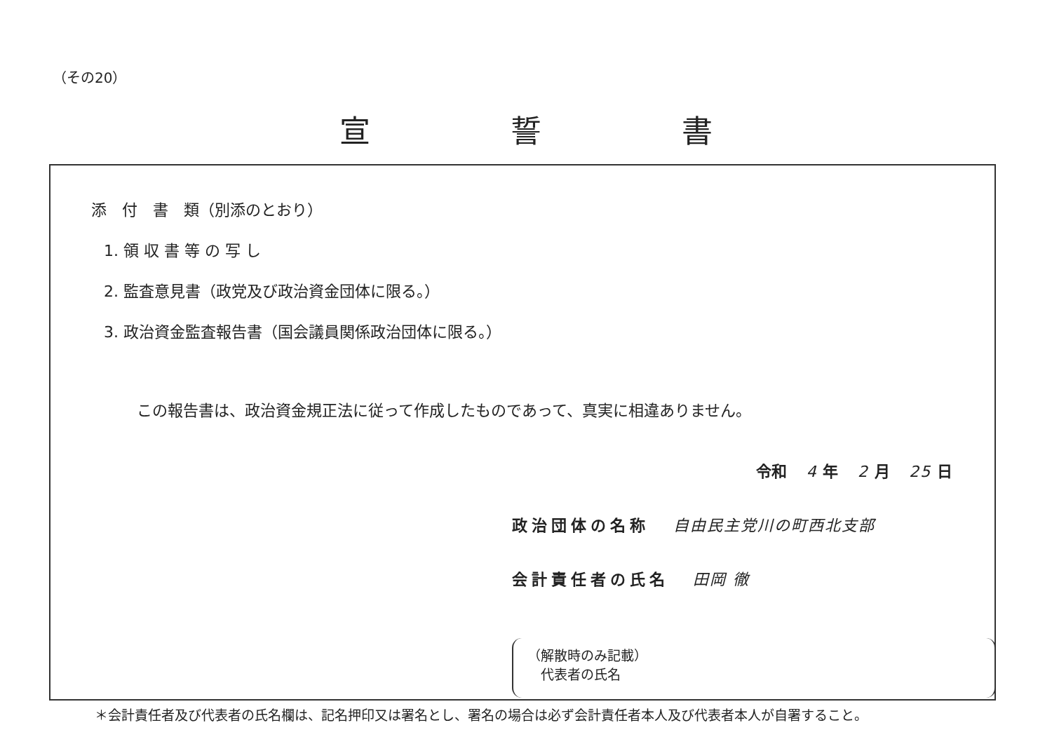（その20）
宣誓書
添　付　書　類（別添のとおり）
1. 領 収 書 等 の 写 し
2. 監査意見書（政党及び政治資金団体に限る。）
3. 政治資金監査報告書（国会議員関係政治団体に限る。）
この報告書は、政治資金規正法に従って作成したものであって、真実に相違ありません。
令和 4 年 2 月 25 日
政治団体の名称 自由民主党川の町西北支部
会計責任者の氏名 田岡 徹
（解散時のみ記載）
　代表者の氏名
＊会計責任者及び代表者の氏名欄は、記名押印又は署名とし、署名の場合は必ず会計責任者本人及び代表者本人が自署すること。